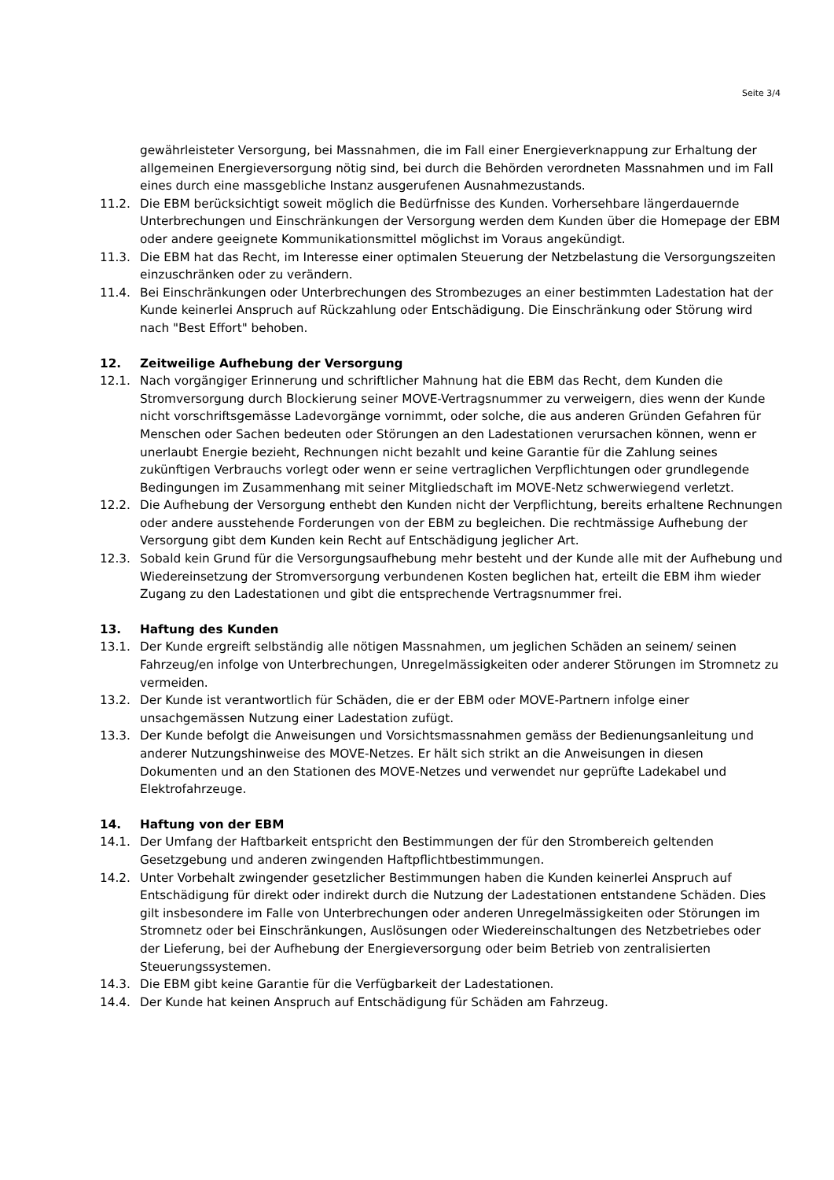Seite 3/4
gewährleisteter Versorgung, bei Massnahmen, die im Fall einer Energieverknappung zur Erhaltung der allgemeinen Energieversorgung nötig sind, bei durch die Behörden verordneten Massnahmen und im Fall eines durch eine massgebliche Instanz ausgerufenen Ausnahmezustands.
11.2. Die EBM berücksichtigt soweit möglich die Bedürfnisse des Kunden. Vorhersehbare längerdauernde Unterbrechungen und Einschränkungen der Versorgung werden dem Kunden über die Homepage der EBM oder andere geeignete Kommunikationsmittel möglichst im Voraus angekündigt.
11.3. Die EBM hat das Recht, im Interesse einer optimalen Steuerung der Netzbelastung die Versorgungszeiten einzuschränken oder zu verändern.
11.4. Bei Einschränkungen oder Unterbrechungen des Strombezuges an einer bestimmten Ladestation hat der Kunde keinerlei Anspruch auf Rückzahlung oder Entschädigung. Die Einschränkung oder Störung wird nach "Best Effort" behoben.
12. Zeitweilige Aufhebung der Versorgung
12.1. Nach vorgängiger Erinnerung und schriftlicher Mahnung hat die EBM das Recht, dem Kunden die Stromversorgung durch Blockierung seiner MOVE-Vertragsnummer zu verweigern, dies wenn der Kunde nicht vorschriftsgemässe Ladevorgänge vornimmt, oder solche, die aus anderen Gründen Gefahren für Menschen oder Sachen bedeuten oder Störungen an den Ladestationen verursachen können, wenn er unerlaubt Energie bezieht, Rechnungen nicht bezahlt und keine Garantie für die Zahlung seines zukünftigen Verbrauchs vorlegt oder wenn er seine vertraglichen Verpflichtungen oder grundlegende Bedingungen im Zusammenhang mit seiner Mitgliedschaft im MOVE-Netz schwerwiegend verletzt.
12.2. Die Aufhebung der Versorgung enthebt den Kunden nicht der Verpflichtung, bereits erhaltene Rechnungen oder andere ausstehende Forderungen von der EBM zu begleichen. Die rechtmässige Aufhebung der Versorgung gibt dem Kunden kein Recht auf Entschädigung jeglicher Art.
12.3. Sobald kein Grund für die Versorgungsaufhebung mehr besteht und der Kunde alle mit der Aufhebung und Wiedereinsetzung der Stromversorgung verbundenen Kosten beglichen hat, erteilt die EBM ihm wieder Zugang zu den Ladestationen und gibt die entsprechende Vertragsnummer frei.
13. Haftung des Kunden
13.1. Der Kunde ergreift selbständig alle nötigen Massnahmen, um jeglichen Schäden an seinem/ seinen Fahrzeug/en infolge von Unterbrechungen, Unregelmässigkeiten oder anderer Störungen im Stromnetz zu vermeiden.
13.2. Der Kunde ist verantwortlich für Schäden, die er der EBM oder MOVE-Partnern infolge einer unsachgemässen Nutzung einer Ladestation zufügt.
13.3. Der Kunde befolgt die Anweisungen und Vorsichtsmassnahmen gemäss der Bedienungsanleitung und anderer Nutzungshinweise des MOVE-Netzes. Er hält sich strikt an die Anweisungen in diesen Dokumenten und an den Stationen des MOVE-Netzes und verwendet nur geprüfte Ladekabel und Elektrofahrzeuge.
14. Haftung von der EBM
14.1. Der Umfang der Haftbarkeit entspricht den Bestimmungen der für den Strombereich geltenden Gesetzgebung und anderen zwingenden Haftpflichtbestimmungen.
14.2. Unter Vorbehalt zwingender gesetzlicher Bestimmungen haben die Kunden keinerlei Anspruch auf Entschädigung für direkt oder indirekt durch die Nutzung der Ladestationen entstandene Schäden. Dies gilt insbesondere im Falle von Unterbrechungen oder anderen Unregelmässigkeiten oder Störungen im Stromnetz oder bei Einschränkungen, Auslösungen oder Wiedereinschaltungen des Netzbetriebes oder der Lieferung, bei der Aufhebung der Energieversorgung oder beim Betrieb von zentralisierten Steuerungssystemen.
14.3. Die EBM gibt keine Garantie für die Verfügbarkeit der Ladestationen.
14.4. Der Kunde hat keinen Anspruch auf Entschädigung für Schäden am Fahrzeug.